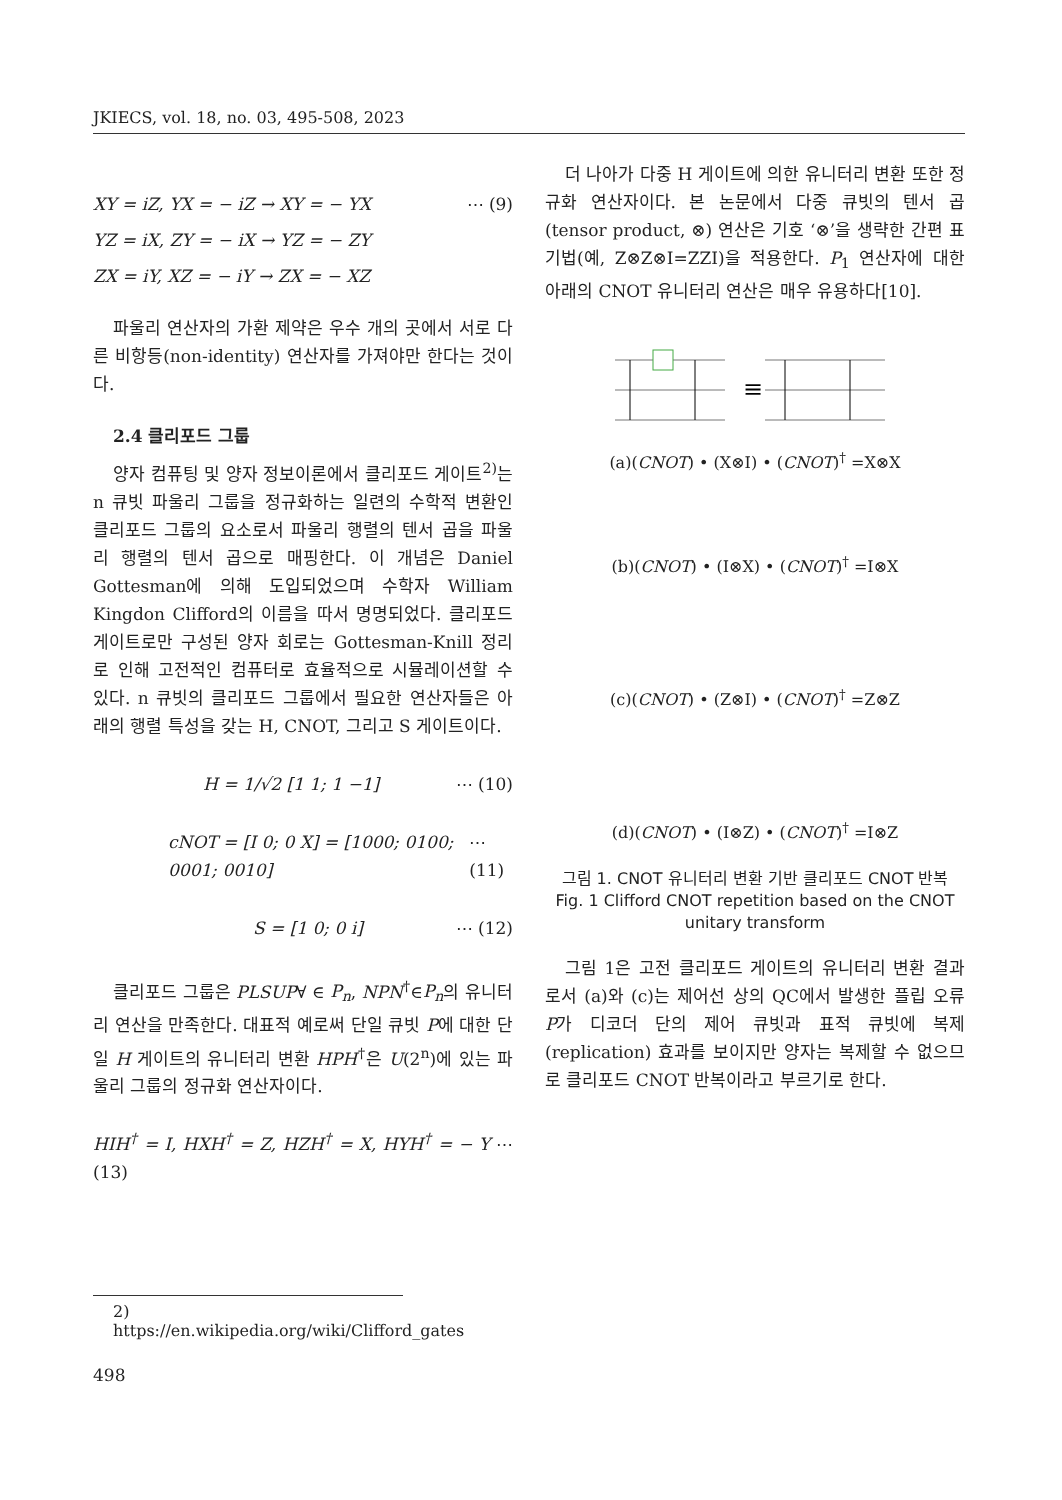JKIECS, vol. 18, no. 03, 495-508, 2023
XY = iZ, YX = − iZ → XY = − YX ⋯ (9)
YZ = iX, ZY = − iX → YZ = − ZY
ZX = iY, XZ = − iY → ZX = − XZ
파울리 연산자의 가환 제약은 우수 개의 곳에서 서로 다른 비항등(non-identity) 연산자를 가져야만 한다는 것이다.
2.4 클리포드 그룹
양자 컴퓨팅 및 양자 정보이론에서 클리포드 게이트<sup>2)</sup>는 n 큐빗 파울리 그룹을 정규화하는 일련의 수학적 변환인 클리포드 그룹의 요소로서 파울리 행렬의 텐서 곱을 파울리 행렬의 텐서 곱으로 매핑한다. 이 개념은 Daniel Gottesman에 의해 도입되었으며 수학자 William Kingdon Clifford의 이름을 따서 명명되었다. 클리포드 게이트로만 구성된 양자 회로는 Gottesman-Knill 정리로 인해 고전적인 컴퓨터로 효율적으로 시뮬레이션할 수 있다. n 큐빗의 클리포드 그룹에서 필요한 연산자들은 아래의 행렬 특성을 갖는 H, CNOT, 그리고 S 게이트이다.
H = 1/√2 [1 1; 1 −1] ⋯ (10)
cNOT = [I 0; 0 X] = [1000; 0100; 0001; 0010] ⋯ (11)
S = [1 0; 0 i] ⋯ (12)
클리포드 그룹은 PLSUP∀ ∈ P<sub>n</sub>, NPN<sup>†</sup>∈P<sub>n</sub>의 유니터리 연산을 만족한다. 대표적 예로써 단일 큐빗 P에 대한 단일 H 게이트의 유니터리 변환 HPH<sup>†</sup>은 U(2<sup>n</sup>)에 있는 파울리 그룹의 정규화 연산자이다.
HIH<sup>†</sup> = I, HXH<sup>†</sup> = Z, HZH<sup>†</sup> = X, HYH<sup>†</sup> = − Y ⋯ (13)
더 나아가 다중 H 게이트에 의한 유니터리 변환 또한 정규화 연산자이다. 본 논문에서 다중 큐빗의 텐서 곱(tensor product, ⊗) 연산은 기호 ‘⊗’을 생략한 간편 표기법(예, Z⊗Z⊗I=ZZI)을 적용한다. P<sub>1</sub> 연산자에 대한 아래의 CNOT 유니터리 연산은 매우 유용하다[10].
≡
(a)(CNOT) • (X⊗I) • (CNOT)<sup>†</sup> =X⊗X
(b)(CNOT) • (I⊗X) • (CNOT)<sup>†</sup> =I⊗X
(c)(CNOT) • (Z⊗I) • (CNOT)<sup>†</sup> =Z⊗Z
(d)(CNOT) • (I⊗Z) • (CNOT)<sup>†</sup> =I⊗Z
그림 1. CNOT 유니터리 변환 기반 클리포드 CNOT 반복
Fig. 1 Clifford CNOT repetition based on the CNOT unitary transform
그림 1은 고전 클리포드 게이트의 유니터리 변환 결과로서 (a)와 (c)는 제어선 상의 QC에서 발생한 플립 오류 P가 디코더 단의 제어 큐빗과 표적 큐빗에 복제(replication) 효과를 보이지만 양자는 복제할 수 없으므로 클리포드 CNOT 반복이라고 부르기로 한다.
2) https://en.wikipedia.org/wiki/Clifford_gates
498